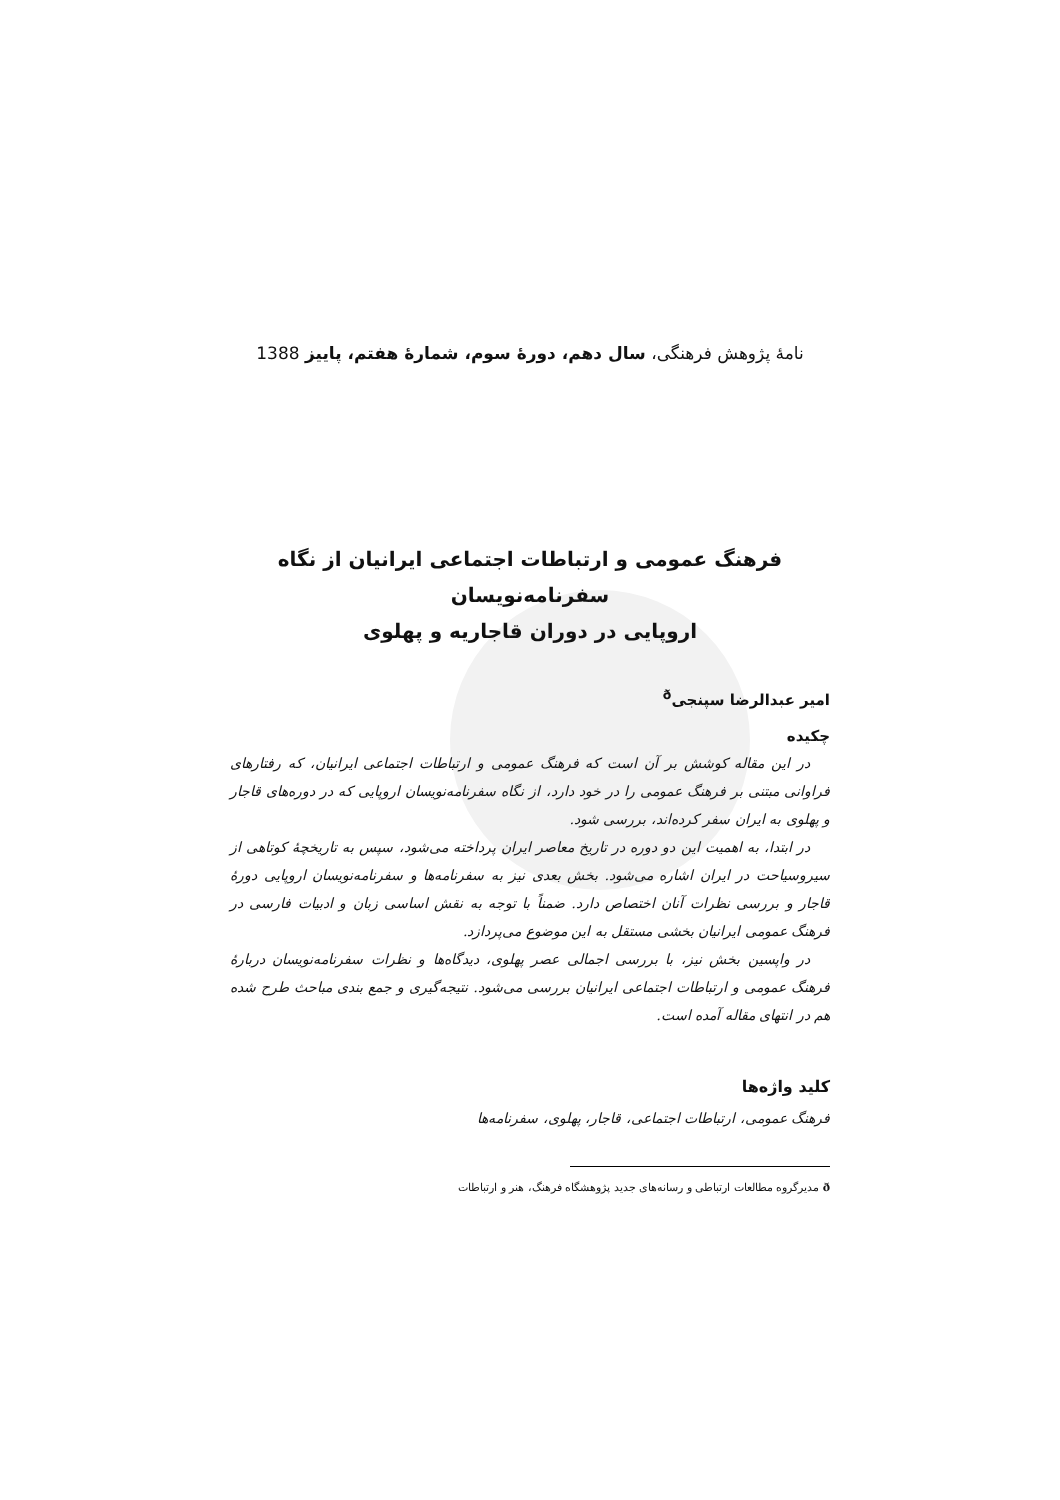نامهٔ پژوهش فرهنگی، سال دهم، دورهٔ سوم، شمارهٔ هفتم، پاییز 1388
فرهنگ عمومی و ارتباطات اجتماعی ایرانیان از نگاه سفرنامه‌نویسان
اروپایی در دوران قاجاریه و پهلوی
امیر عبدالرضا سپنجی<sup>ð</sup>
چکیده
در این مقاله کوشش بر آن است که فرهنگ عمومی و ارتباطات اجتماعی ایرانیان، که رفتارهای فراوانی مبتنی بر فرهنگ عمومی را در خود دارد، از نگاه سفرنامه‌نویسان اروپایی که در دوره‌های قاجار و پهلوی به ایران سفر کرده‌اند، بررسی شود.
در ابتدا، به اهمیت این دو دوره در تاریخ معاصر ایران پرداخته می‌شود، سپس به تاریخچهٔ کوتاهی از سیروسیاحت در ایران اشاره می‌شود. بخش بعدی نیز به سفرنامه‌ها و سفرنامه‌نویسان اروپایی دورهٔ قاجار و بررسی نظرات آنان اختصاص دارد. ضمناً با توجه به نقش اساسی زبان و ادبیات فارسی در فرهنگ عمومی ایرانیان بخشی مستقل به این موضوع می‌پردازد.
در واپسین بخش نیز، با بررسی اجمالی عصر پهلوی، دیدگاه‌ها و نظرات سفرنامه‌نویسان دربارهٔ فرهنگ عمومی و ارتباطات اجتماعی ایرانیان بررسی می‌شود. نتیجه‌گیری و جمع بندی مباحث طرح شده هم در انتهای مقاله آمده است.
کلید واژه‌ها
فرهنگ عمومی، ارتباطات اجتماعی، قاجار، پهلوی، سفرنامه‌ها
ð مدیرگروه مطالعات ارتباطی و رسانه‌های جدید پژوهشگاه فرهنگ، هنر و ارتباطات